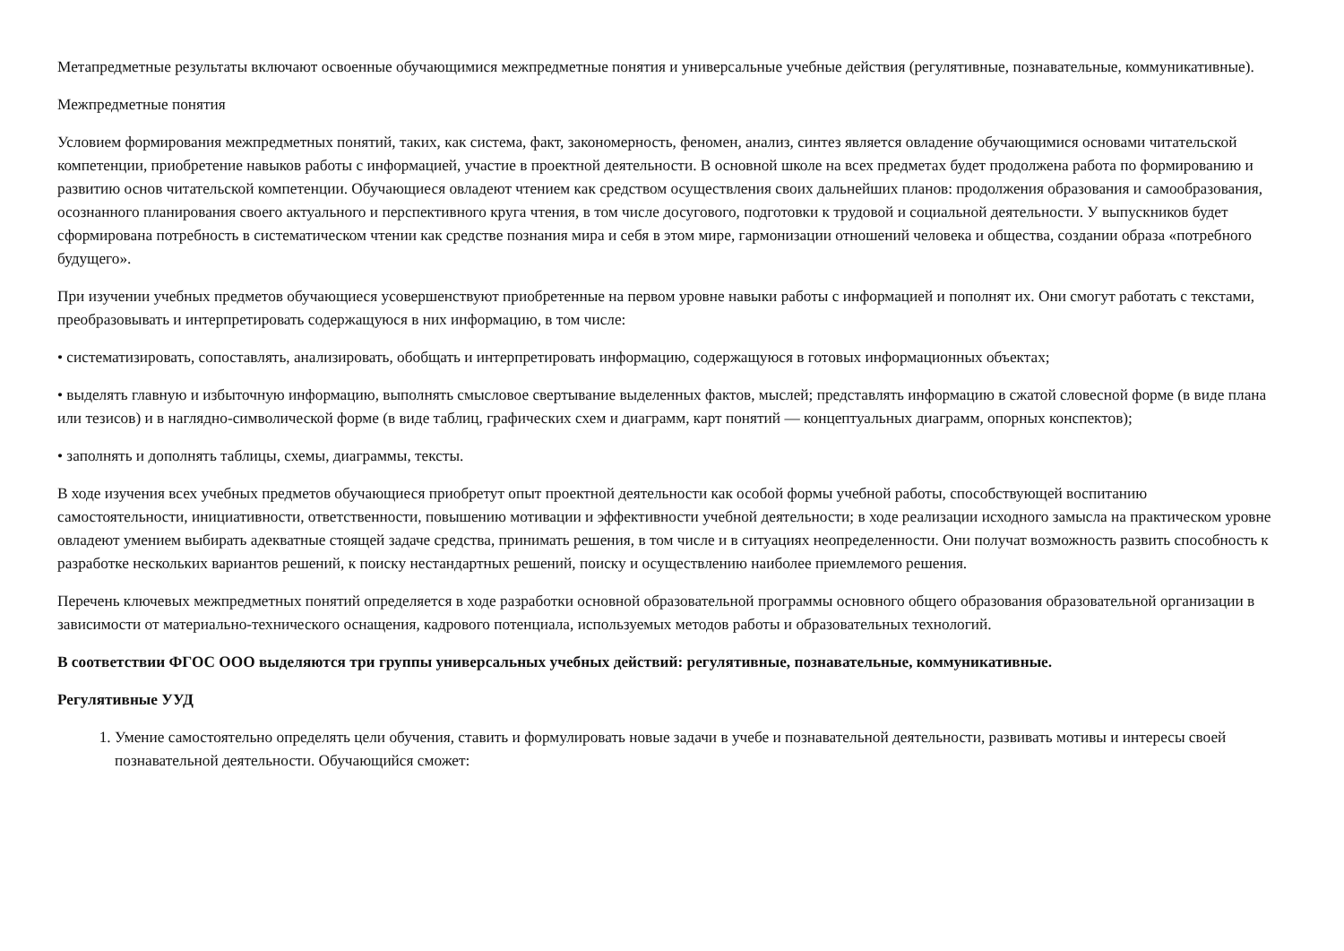Метапредметные результаты включают освоенные обучающимися межпредметные понятия и универсальные учебные действия (регулятивные, познавательные, коммуникативные).
Межпредметные понятия
Условием формирования межпредметных понятий, таких, как система, факт, закономерность, феномен, анализ, синтез является овладение обучающимися основами читательской компетенции, приобретение навыков работы с информацией, участие в проектной деятельности. В основной школе на всех предметах будет продолжена работа по формированию и развитию основ читательской компетенции. Обучающиеся овладеют чтением как средством осуществления своих дальнейших планов: продолжения образования и самообразования, осознанного планирования своего актуального и перспективного круга чтения, в том числе досугового, подготовки к трудовой и социальной деятельности. У выпускников будет сформирована потребность в систематическом чтении как средстве познания мира и себя в этом мире, гармонизации отношений человека и общества, создании образа «потребного будущего».
При изучении учебных предметов обучающиеся усовершенствуют приобретенные на первом уровне навыки работы с информацией и пополнят их. Они смогут работать с текстами, преобразовывать и интерпретировать содержащуюся в них информацию, в том числе:
• систематизировать, сопоставлять, анализировать, обобщать и интерпретировать информацию, содержащуюся в готовых информационных объектах;
• выделять главную и избыточную информацию, выполнять смысловое свертывание выделенных фактов, мыслей; представлять информацию в сжатой словесной форме (в виде плана или тезисов) и в наглядно-символической форме (в виде таблиц, графических схем и диаграмм, карт понятий — концептуальных диаграмм, опорных конспектов);
• заполнять и дополнять таблицы, схемы, диаграммы, тексты.
В ходе изучения всех учебных предметов обучающиеся приобретут опыт проектной деятельности как особой формы учебной работы, способствующей воспитанию самостоятельности, инициативности, ответственности, повышению мотивации и эффективности учебной деятельности; в ходе реализации исходного замысла на практическом уровне овладеют умением выбирать адекватные стоящей задаче средства, принимать решения, в том числе и в ситуациях неопределенности. Они получат возможность развить способность к разработке нескольких вариантов решений, к поиску нестандартных решений, поиску и осуществлению наиболее приемлемого решения.
Перечень ключевых межпредметных понятий определяется в ходе разработки основной образовательной программы основного общего образования образовательной организации в зависимости от материально-технического оснащения, кадрового потенциала, используемых методов работы и образовательных технологий.
В соответствии ФГОС ООО выделяются три группы универсальных учебных действий: регулятивные, познавательные, коммуникативные.
Регулятивные УУД
1. Умение самостоятельно определять цели обучения, ставить и формулировать новые задачи в учебе и познавательной деятельности, развивать мотивы и интересы своей познавательной деятельности. Обучающийся сможет: